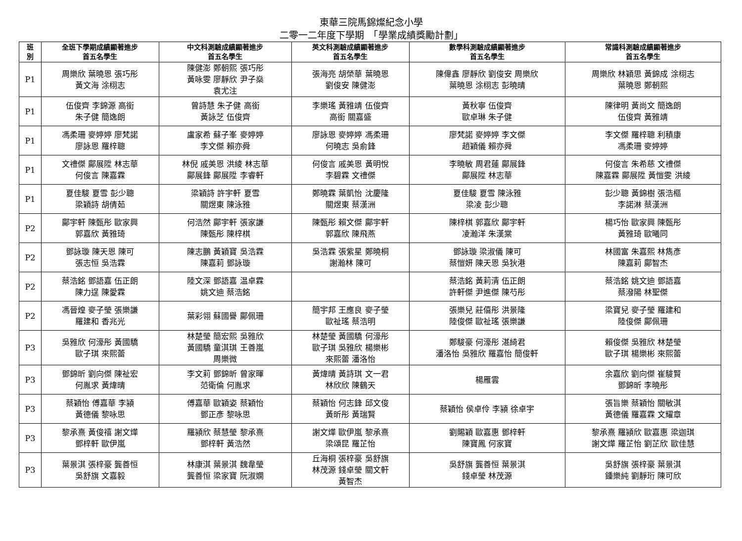東華三院馬錦燦紀念小學
二零一二年度下學期　「學業成績獎勵計劃」
| 班 別 | 全班下學期成績顯著進步 首五名學生 | 中文科測驗成績顯著進步 首五名學生 | 英文科測驗成績顯著進步 首五名學生 | 數學科測驗成績顯著進步 首五名學生 | 常識科測驗成績顯著進步 首五名學生 |
| --- | --- | --- | --- | --- | --- |
| P1 | 周樂欣 葉曉恩 張巧彤 黃文海 涂栩志 | 陳健澎 鄭朝熙 張巧彤 黃咏雯 廖靜欣 尹子燊 袁尤注 | 張海亮 胡榮華 葉曉恩 劉俊安 陳健澎 | 陳偉鑫 廖靜欣 劉俊安 周樂欣 葉曉恩 涂栩志 彭曉晴 | 周樂欣 林穎思 黃錦成 涂栩志 葉曉恩 鄭朝熙 |
| P1 | 伍俊齊 李錦源 高銜 朱子健 簡逸朗 | 曾詩慧 朱子健 高銜 黃詠芝 伍俊齊 | 李樂瑤 黃雅靖 伍俊齊 高銜 關嘉盛 | 黃秋寧 伍俊齊 歐卓琳 朱子健 | 陳律明 黃尚文 簡逸朗 伍俊齊 黃雅靖 |
| P1 | 馮柔珊 麥婷婷 廖梵諾 廖詠恩 羅梓聰 | 盧家希 蘇子峯 麥婷婷 李文傑 賴亦舜 | 廖詠恩 麥婷婷 馮柔珊 何曉志 吳俞鋒 | 廖梵諾 麥婷婷 李文傑 趙穎儀 賴亦舜 | 李文傑 羅梓聰 利積康 馮柔珊 麥婷婷 |
| P1 | 文禮傑 鄺展陞 林志華 何俊言 陳嘉霖 | 林倪 戚美恩 洪綾 林志華 鄺展鋒 鄺展陞 李睿軒 | 何俊言 戚美恩 黃明悅 李碧霖 文禮傑 | 李曉敏 周君蓮 鄺展鋒 鄺展陞 林志華 | 何俊言 朱希慈 文禮傑 陳嘉霖 鄺展陞 黃愷雯 洪綾 |
| P1 | 夏佳駿 夏雪 彭少聰 梁穎詩 胡倩茹 | 梁穎詩 許宇軒 夏雪 關煜東 陳泳雅 | 鄭曉霖 葉凱怡 沈慶隆 關煜東 蔡漢洲 | 夏佳駿 夏雪 陳泳雅 梁凌 彭少聰 | 彭少聰 黃錦樹 張浩樞 李諾淋 蔡漢洲 |
| P2 | 鄺宇軒 陳甄彤 歐家興 郭嘉欣 黃雅琦 | 何浩然 鄺宇軒 張家謙 陳甄彤 陳梓棋 | 陳甄彤 賴文傑 鄺宇軒 郭嘉欣 陳飛燕 | 陳梓棋 郭嘉欣 鄺宇軒 凌瀚洋 朱漢棠 | 楊巧怡 歐家興 陳甄彤 黃雅琦 歐曦同 |
| P2 | 鄧詠璇 陳天恩 陳可 張志恒 吳浩霖 | 陳志鵬 黃穎寶 吳浩霖 陳嘉莉 鄧詠璇 | 吳浩霖 張紫星 鄭曉桐 謝瀚林 陳可 | 鄧詠璇 梁淑儀 陳可 蔡愷妍 陳天恩 吳狄港 | 林國富 朱嘉熙 林雋彥 陳嘉莉 鄺智杰 |
| P2 | 蔡浩銘 鄧語嘉 伍正朗 陳力逞 陳愛霖 | 陸文深 鄧語嘉 温卓霖 姚文迪 蔡浩銘 | | 蔡浩銘 黃莉清 伍正朗 許軒傑 尹進傑 陳芍彤 | 蔡浩銘 姚文迪 鄧語嘉 蔡潑陽 林聖傑 |
| P2 | 馮晉煌 麥子瑩 張樂謙 羅建和 香兆光 | 葉彩翎 蘇國譽 鄺佩珊 | 簡宇邦 王應良 麥子瑩 歐祉瑤 蔡浩明 | 張樂兒 莊僖彤 洪景隆 陸俊傑 歐祉瑤 張樂謙 | 梁寶兒 麥子瑩 羅建和 陸俊傑 鄺佩珊 |
| P3 | 吳雅欣 何濠彤 黃國驕 歐子琪 來熙蕾 | 林楚瑩 簡宏熙 吳雅欣 黃國驕 童淇琪 王善嵐 周樂微 | 林楚瑩 黃國驕 何濠彤 歐子琪 吳雅欣 楊樂彬 來熙蕾 潘洛怡 | 鄭駿豪 何濠彤 湛綺君 潘洛怡 吳雅欣 羅嘉怡 簡俊軒 | 賴俊傑 吳雅欣 林楚瑩 歐子琪 楊樂彬 來熙蕾 |
| P3 | 鄧錦昕 劉向傑 陳祉宏 何胤求 黃煒晴 | 李文莉 鄧錦昕 曾家暉 范衛倫 何胤求 | 黃煒晴 黃詩琪 文一君 林欣欣 陳鶴天 | 楊雁雲 | 余嘉欣 劉向傑 崔駿賢 鄧錦昕 李曉彤 |
| P3 | 蔡穎怡 傅嘉華 李潁 黃德儀 黎咏思 | 傅嘉華 歐穎姿 蔡穎怡 鄧正彥 黎咏思 | 蔡穎怡 何志鋒 邱文俊 黃昕彤 黃瑞賢 | 蔡穎怡 侯卓伶 李潁 徐卓宇 | 張旨樂 蔡穎怡 關敏淇 黃德儀 羅嘉霖 文耀章 |
| P3 | 黎承熹 黃俊禧 謝文燁 鄧梓軒 歐伊嵐 | 羅潁欣 蔡慧瑩 黎承熹 鄧梓軒 黃浩然 | 謝文燁 歐伊嵐 黎承熹 梁頌昆 羅芷怡 | 劉賜穎 歐嘉惠 鄧梓軒 陳寶鳳 何家寶 | 黎承熹 羅潁欣 歐嘉惠 梁迦琪 謝文燁 羅芷怡 劉芷欣 歐佳慧 |
| P3 | 葉景淇 張梓豪 龔善恒 吳舒旗 文嘉毅 | 林康淇 葉景淇 魏韋瑩 龔善恒 梁家寶 阮淑嫻 | 丘海桐 張梓豪 吳舒旗 林茂源 錢卓瑩 關文軒 黃智杰 | 吳舒旗 龔善恒 葉景淇 錢卓瑩 林茂源 | 吳舒旗 張梓豪 葉景淇 鍾樂純 劉靜珩 陳可欣 |